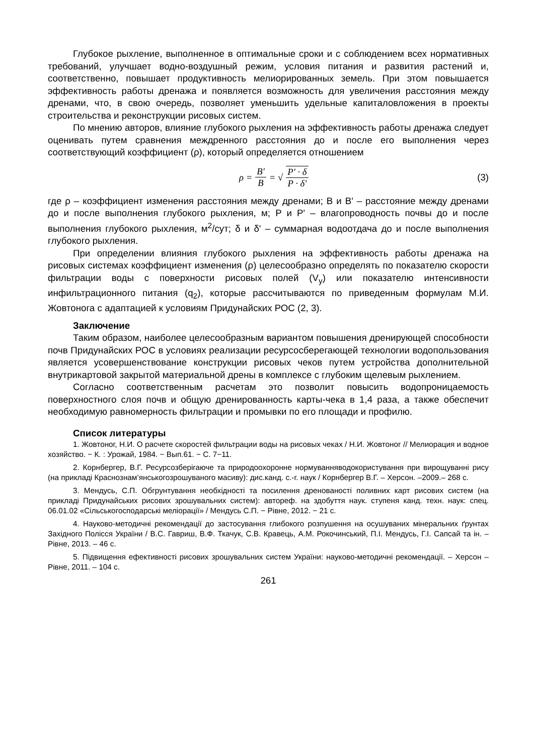Глубокое рыхление, выполненное в оптимальные сроки и с соблюдением всех нормативных требований, улучшает водно-воздушный режим, условия питания и развития растений и, соответственно, повышает продуктивность мелиорированных земель. При этом повышается эффективность работы дренажа и появляется возможность для увеличения расстояния между дренами, что, в свою очередь, позволяет уменьшить удельные капиталовложения в проекты строительства и реконструкции рисовых систем.
По мнению авторов, влияние глубокого рыхления на эффективность работы дренажа следует оценивать путем сравнения междренного расстояния до и после его выполнения через соответствующий коэффициент (ρ), который определяется отношением
ρ = B′ B = √ P′ · δ P · δ′ (3)
где ρ – коэффициент изменения расстояния между дренами; B и B' – расстояние между дренами до и после выполнения глубокого рыхления, м; P и P' – влагопроводность почвы до и после выполнения глубокого рыхления, м<sup>2</sup>/сут; δ и δ' – суммарная водоотдача до и после выполнения глубокого рыхления.
При определении влияния глубокого рыхления на эффективность работы дренажа на рисовых системах коэффициент изменения (ρ) целесообразно определять по показателю скорости фильтрации воды с поверхности рисовых полей (V<sub>y</sub>) или показателю интенсивности инфильтрационного питания (q<sub>2</sub>), которые рассчитываются по приведенным формулам М.И. Жовтонога с адаптацией к условиям Придунайских РОС (2, 3).
Заключение
Таким образом, наиболее целесообразным вариантом повышения дренирующей способности почв Придунайских РОС в условиях реализации ресурсосберегающей технологии водопользования является усовершенствование конструкции рисовых чеков путем устройства дополнительной внутрикартовой закрытой материальной дрены в комплексе с глубоким щелевым рыхлением.
Согласно соответственным расчетам это позволит повысить водопроницаемость поверхностного слоя почв и общую дренированность карты-чека в 1,4 раза, а также обеспечит необходимую равномерность фильтрации и промывки по его площади и профилю.
Список литературы
1. Жовтоног, Н.И. О расчете скоростей фильтрации воды на рисовых чеках / Н.И. Жовтоног // Мелиорация и водное хозяйство. − К. : Урожай, 1984. − Вып.61. − С. 7−11.
2. Корнбергер, В.Г. Ресурсозберігаюче та природоохоронне нормуванняводокористування при вирощуванні рису (на прикладі Краснознам’янськогозрошуваного масиву): дис.канд. с.-г. наук / Корнбергер В.Г. – Херсон. –2009.– 268 с.
3. Мендусь, С.П. Обгрунтування необхідності та посилення дренованості поливних карт рисових систем (на прикладі Придунайських рисових зрошувальних систем): автореф. на здобуття наук. ступеня канд. техн. наук: спец. 06.01.02 «Сільськогосподарські меліорації» / Мендусь С.П. − Рівне, 2012. − 21 с.
4. Науково-методичні рекомендації до застосування глибокого розпушення на осушуваних мінеральних ґрунтах Західного Полісся України / В.С. Гавриш, В.Ф. Ткачук, С.В. Кравець, А.М. Рокочинський, П.І. Мендусь, Г.І. Сапсай та ін. – Рівне, 2013. – 46 с.
5. Підвищення ефективності рисових зрошувальних систем України: науково-методичні рекомендації. – Херсон – Рівне, 2011. – 104 с.
261